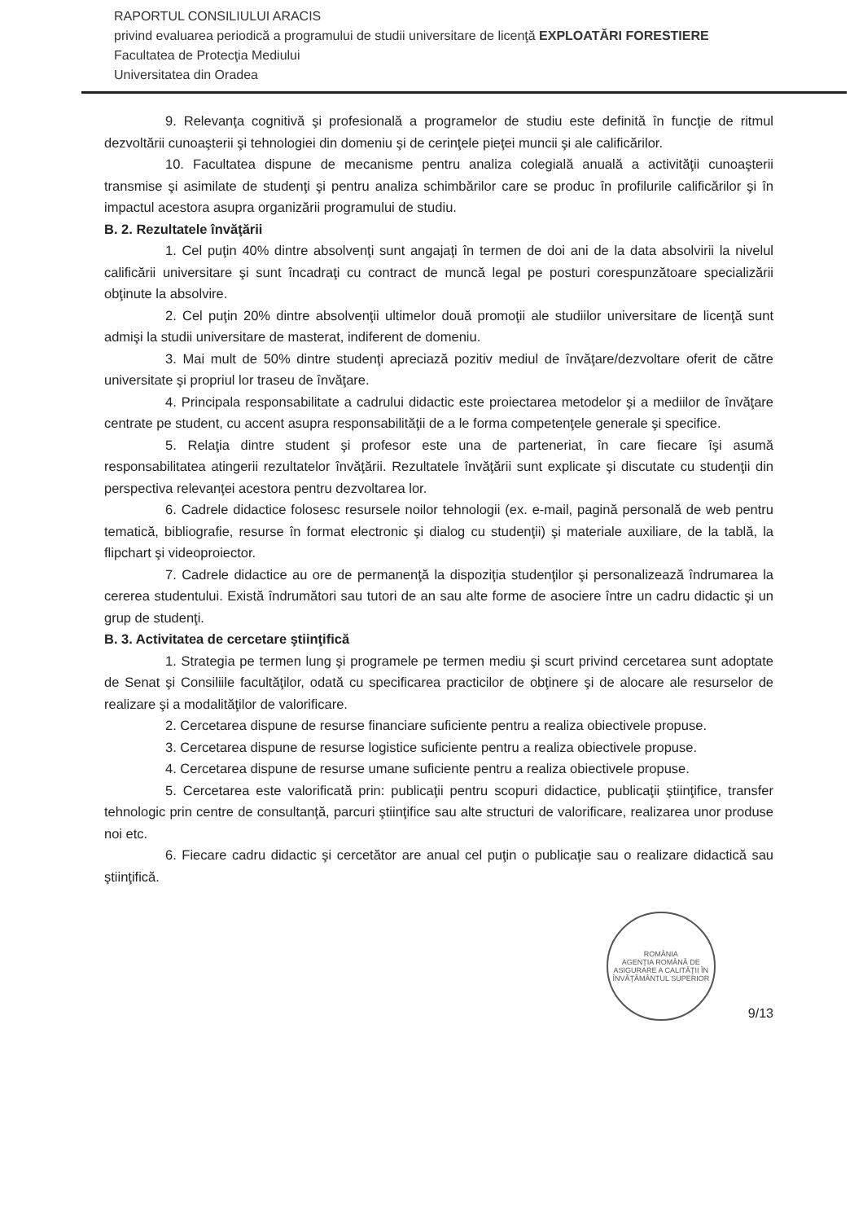RAPORTUL CONSILIULUI ARACIS
privind evaluarea periodică a programului de studii universitare de licenţă EXPLOATĂRI FORESTIERE
Facultatea de Protecţia Mediului
Universitatea din Oradea
9. Relevanţa cognitivă şi profesională a programelor de studiu este definită în funcţie de ritmul dezvoltării cunoaşterii şi tehnologiei din domeniu şi de cerinţele pieţei muncii şi ale calificărilor.
10. Facultatea dispune de mecanisme pentru analiza colegială anuală a activităţii cunoaşterii transmise şi asimilate de studenţi şi pentru analiza schimbărilor care se produc în profilurile calificărilor şi în impactul acestora asupra organizării programului de studiu.
B. 2. Rezultatele învăţării
1. Cel puţin 40% dintre absolvenţi sunt angajaţi în termen de doi ani de la data absolvirii la nivelul calificării universitare şi sunt încadraţi cu contract de muncă legal pe posturi corespunzătoare specializării obţinute la absolvire.
2. Cel puţin 20% dintre absolvenţii ultimelor două promoţii ale studiilor universitare de licenţă sunt admişi la studii universitare de masterat, indiferent de domeniu.
3. Mai mult de 50% dintre studenţi apreciază pozitiv mediul de învăţare/dezvoltare oferit de către universitate şi propriul lor traseu de învăţare.
4. Principala responsabilitate a cadrului didactic este proiectarea metodelor şi a mediilor de învăţare centrate pe student, cu accent asupra responsabilităţii de a le forma competenţele generale şi specifice.
5. Relaţia dintre student şi profesor este una de parteneriat, în care fiecare îşi asumă responsabilitatea atingerii rezultatelor învăţării. Rezultatele învăţării sunt explicate şi discutate cu studenţii din perspectiva relevanţei acestora pentru dezvoltarea lor.
6. Cadrele didactice folosesc resursele noilor tehnologii (ex. e-mail, pagină personală de web pentru tematică, bibliografie, resurse în format electronic şi dialog cu studenţii) şi materiale auxiliare, de la tablă, la flipchart şi videoproiector.
7. Cadrele didactice au ore de permanenţă la dispoziţia studenţilor şi personalizează îndrumarea la cererea studentului. Există îndrumători sau tutori de an sau alte forme de asociere între un cadru didactic şi un grup de studenţi.
B. 3. Activitatea de cercetare ştiinţifică
1. Strategia pe termen lung şi programele pe termen mediu şi scurt privind cercetarea sunt adoptate de Senat şi Consiliile facultăţilor, odată cu specificarea practicilor de obţinere şi de alocare ale resurselor de realizare şi a modalităţilor de valorificare.
2. Cercetarea dispune de resurse financiare suficiente pentru a realiza obiectivele propuse.
3. Cercetarea dispune de resurse logistice suficiente pentru a realiza obiectivele propuse.
4. Cercetarea dispune de resurse umane suficiente pentru a realiza obiectivele propuse.
5. Cercetarea este valorificată prin: publicaţii pentru scopuri didactice, publicaţii ştiinţifice, transfer tehnologic prin centre de consultanţă, parcuri ştiinţifice sau alte structuri de valorificare, realizarea unor produse noi etc.
6. Fiecare cadru didactic şi cercetător are anual cel puţin o publicaţie sau o realizare didactică sau ştiinţifică.
ROMÂNIA
AGENŢIA ROMÂNĂ DE ASIGURARE A CALITĂŢII ÎN ÎNVĂŢĂMÂNTUL SUPERIOR
9/13